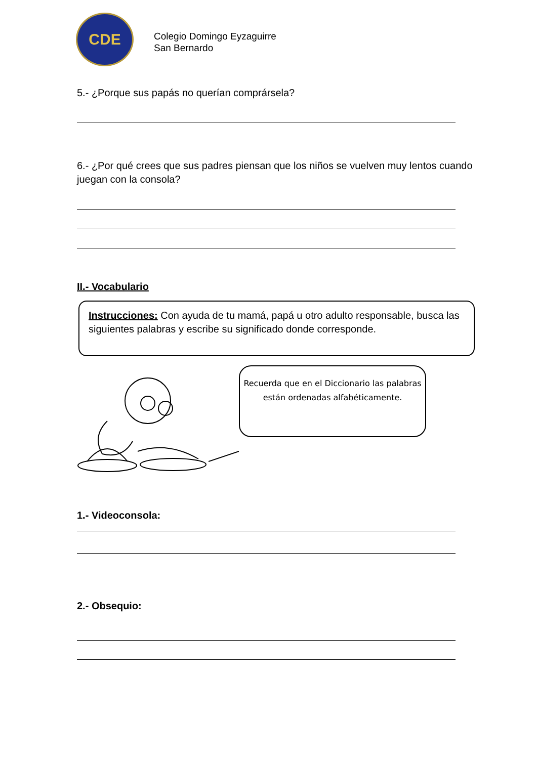CDE
Colegio Domingo Eyzaguirre
San Bernardo
5.- ¿Porque sus papás no querían comprársela?
6.- ¿Por qué crees que sus padres piensan que los niños se vuelven muy lentos cuando juegan con la consola?
II.- Vocabulario
Instrucciones: Con ayuda de tu mamá, papá u otro adulto responsable, busca las siguientes palabras y escribe su significado donde corresponde.
Recuerda que en el Diccionario las palabras están ordenadas alfabéticamente.
1.- Videoconsola:
2.- Obsequio: